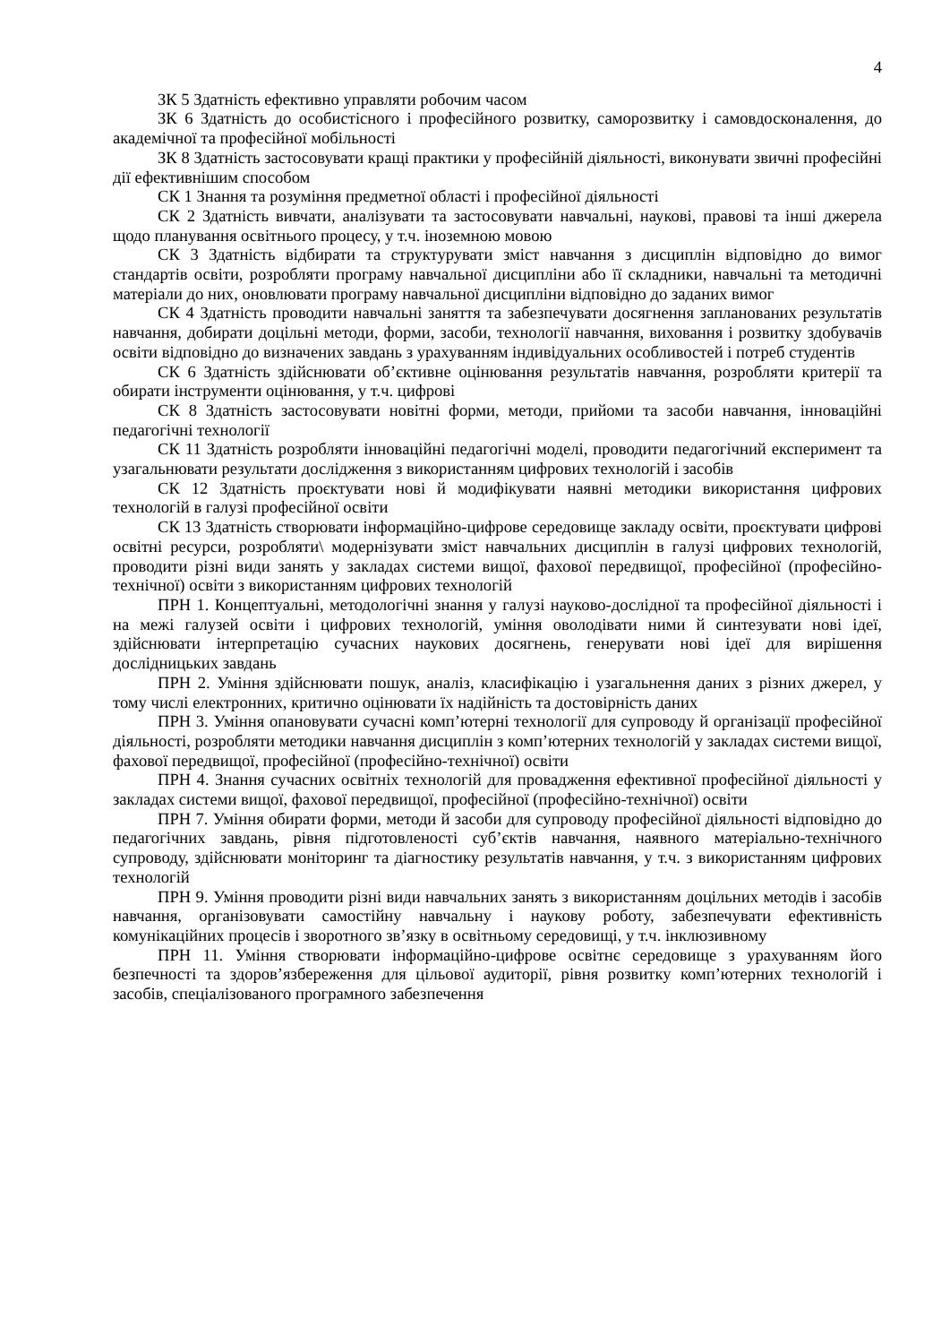4
ЗК 5 Здатність ефективно управляти робочим часом
ЗК 6 Здатність до особистісного і професійного розвитку, саморозвитку і самовдосконалення, до академічної та професійної мобільності
ЗК 8 Здатність застосовувати кращі практики у професійній діяльності, виконувати звичні професійні дії ефективнішим способом
СК 1 Знання та розуміння предметної області і професійної діяльності
СК 2 Здатність вивчати, аналізувати та застосовувати навчальні, наукові, правові та інші джерела щодо планування освітнього процесу, у т.ч. іноземною мовою
СК 3 Здатність відбирати та структурувати зміст навчання з дисциплін відповідно до вимог стандартів освіти, розробляти програму навчальної дисципліни або її складники, навчальні та методичні матеріали до них, оновлювати програму навчальної дисципліни відповідно до заданих вимог
СК 4 Здатність проводити навчальні заняття та забезпечувати досягнення запланованих результатів навчання, добирати доцільні методи, форми, засоби, технології навчання, виховання і розвитку здобувачів освіти відповідно до визначених завдань з урахуванням індивідуальних особливостей і потреб студентів
СК 6 Здатність здійснювати об’єктивне оцінювання результатів навчання, розробляти критерії та обирати інструменти оцінювання, у т.ч. цифрові
СК 8 Здатність застосовувати новітні форми, методи, прийоми та засоби навчання, інноваційні педагогічні технології
СК 11 Здатність розробляти інноваційні педагогічні моделі, проводити педагогічний експеримент та узагальнювати результати дослідження з використанням цифрових технологій і засобів
СК 12 Здатність проєктувати нові й модифікувати наявні методики використання цифрових технологій в галузі професійної освіти
СК 13 Здатність створювати інформаційно-цифрове середовище закладу освіти, проєктувати цифрові освітні ресурси, розробляти\ модернізувати зміст навчальних дисциплін в галузі цифрових технологій, проводити різні види занять у закладах системи вищої, фахової передвищої, професійної (професійно-технічної) освіти з використанням цифрових технологій
ПРН 1. Концептуальні, методологічні знання у галузі науково-дослідної та професійної діяльності і на межі галузей освіти і цифрових технологій, уміння оволодівати ними й синтезувати нові ідеї, здійснювати інтерпретацію сучасних наукових досягнень, генерувати нові ідеї для вирішення дослідницьких завдань
ПРН 2. Уміння здійснювати пошук, аналіз, класифікацію і узагальнення даних з різних джерел, у тому числі електронних, критично оцінювати їх надійність та достовірність даних
ПРН 3. Уміння опановувати сучасні комп’ютерні технології для супроводу й організації професійної діяльності, розробляти методики навчання дисциплін з комп’ютерних технологій у закладах системи вищої, фахової передвищої, професійної (професійно-технічної) освіти
ПРН 4. Знання сучасних освітніх технологій для провадження ефективної професійної діяльності у закладах системи вищої, фахової передвищої, професійної (професійно-технічної) освіти
ПРН 7. Уміння обирати форми, методи й засоби для супроводу професійної діяльності відповідно до педагогічних завдань, рівня підготовленості суб’єктів навчання, наявного матеріально-технічного супроводу, здійснювати моніторинг та діагностику результатів навчання, у т.ч. з використанням цифрових технологій
ПРН 9. Уміння проводити різні види навчальних занять з використанням доцільних методів і засобів навчання, організовувати самостійну навчальну і наукову роботу, забезпечувати ефективність комунікаційних процесів і зворотного зв’язку в освітньому середовищі, у т.ч. інклюзивному
ПРН 11. Уміння створювати інформаційно-цифрове освітнє середовище з урахуванням його безпечності та здоров’язбереження для цільової аудиторії, рівня розвитку комп’ютерних технологій і засобів, спеціалізованого програмного забезпечення